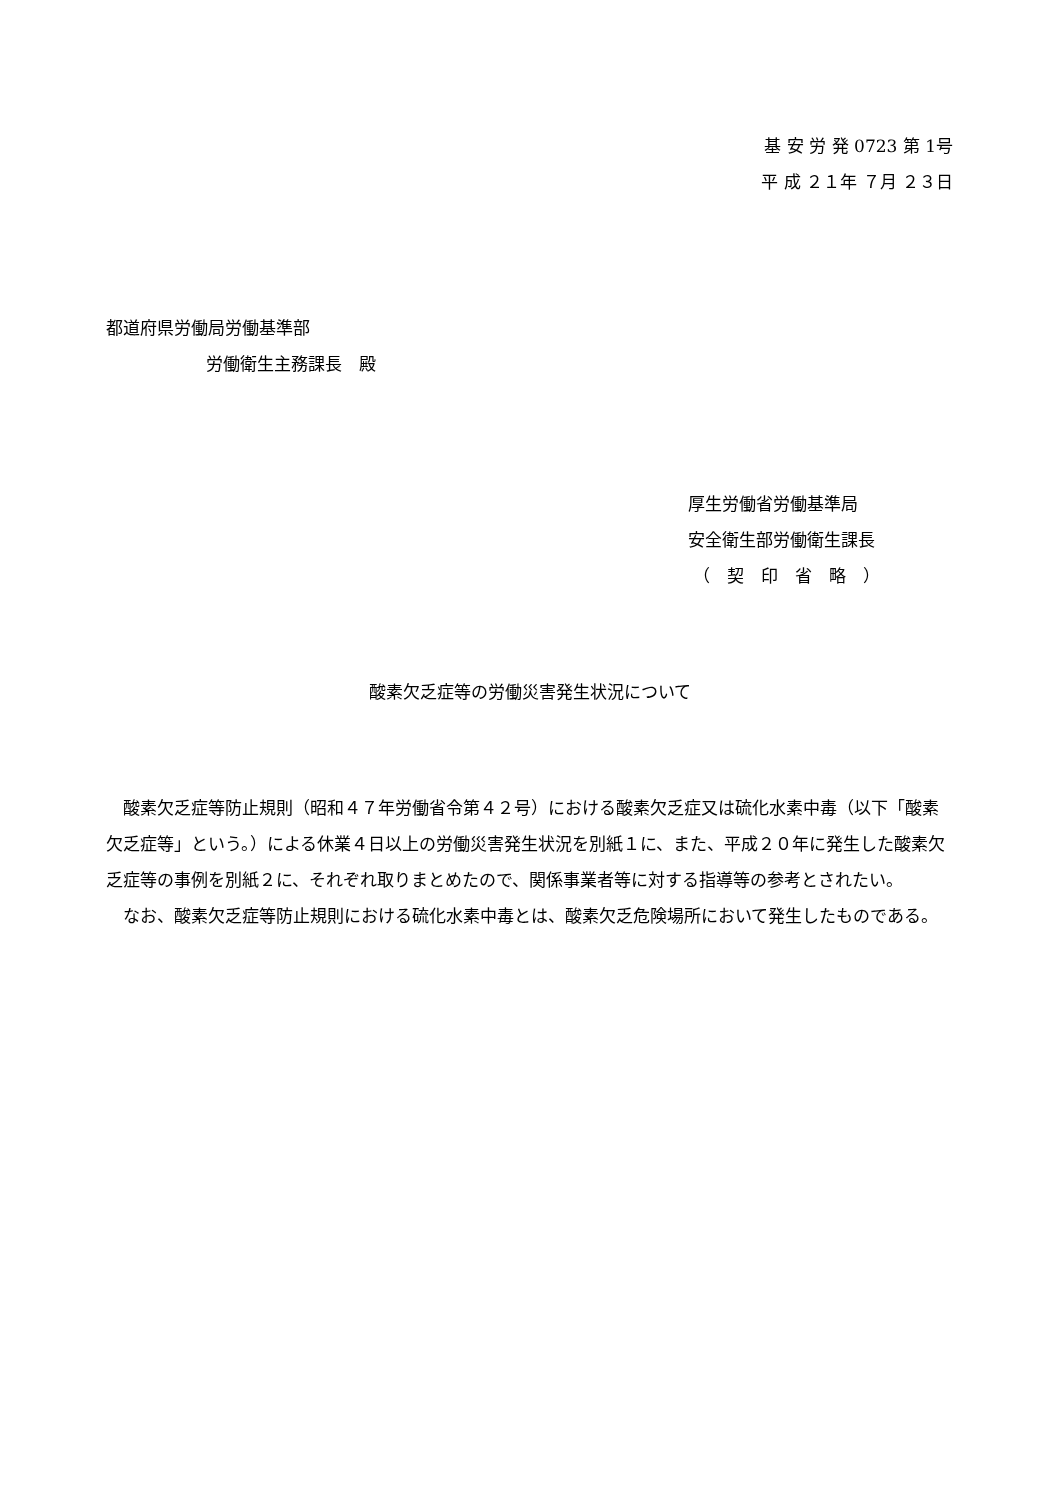基 安 労 発 0723 第 1号
平 成 ２１年 ７月 ２３日
都道府県労働局労働基準部
労働衛生主務課長　殿
厚生労働省労働基準局
安全衛生部労働衛生課長
（　契　印　省　略　）
酸素欠乏症等の労働災害発生状況について
酸素欠乏症等防止規則（昭和４７年労働省令第４２号）における酸素欠乏症又は硫化水素中毒（以下「酸素欠乏症等」という。）による休業４日以上の労働災害発生状況を別紙１に、また、平成２０年に発生した酸素欠乏症等の事例を別紙２に、それぞれ取りまとめたので、関係事業者等に対する指導等の参考とされたい。
なお、酸素欠乏症等防止規則における硫化水素中毒とは、酸素欠乏危険場所において発生したものである。